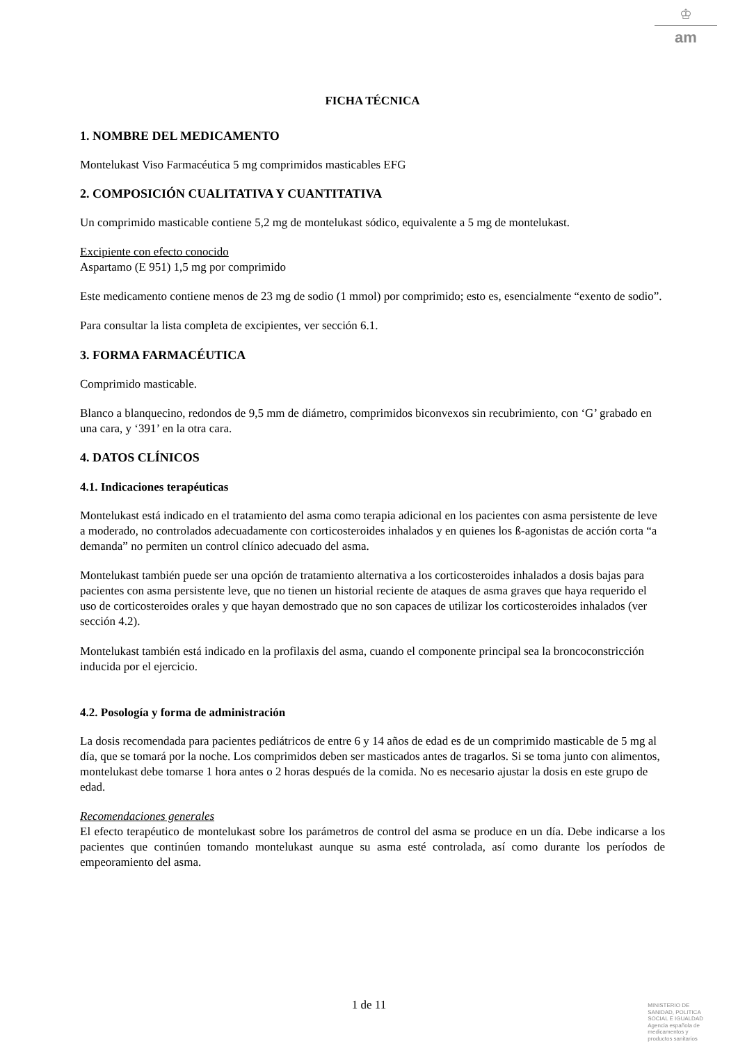♔
am
FICHA TÉCNICA
1. NOMBRE DEL MEDICAMENTO
Montelukast Viso Farmacéutica 5 mg comprimidos masticables EFG
2. COMPOSICIÓN CUALITATIVA Y CUANTITATIVA
Un comprimido masticable contiene 5,2 mg de montelukast sódico, equivalente a 5 mg de montelukast.
Excipiente con efecto conocido
Aspartamo (E 951) 1,5 mg por comprimido
Este medicamento contiene menos de 23 mg de sodio (1 mmol) por comprimido; esto es, esencialmente “exento de sodio”.
Para consultar la lista completa de excipientes, ver sección 6.1.
3. FORMA FARMACÉUTICA
Comprimido masticable.
Blanco a blanquecino, redondos de 9,5 mm de diámetro, comprimidos biconvexos sin recubrimiento, con ‘G’ grabado en una cara, y ‘391’ en la otra cara.
4. DATOS CLÍNICOS
4.1. Indicaciones terapéuticas
Montelukast está indicado en el tratamiento del asma como terapia adicional en los pacientes con asma persistente de leve a moderado, no controlados adecuadamente con corticosteroides inhalados y en quienes los ß-agonistas de acción corta “a demanda” no permiten un control clínico adecuado del asma.
Montelukast también puede ser una opción de tratamiento alternativa a los corticosteroides inhalados a dosis bajas para pacientes con asma persistente leve, que no tienen un historial reciente de ataques de asma graves que haya requerido el uso de corticosteroides orales y que hayan demostrado que no son capaces de utilizar los corticosteroides inhalados (ver sección 4.2).
Montelukast también está indicado en la profilaxis del asma, cuando el componente principal sea la broncoconstricción inducida por el ejercicio.
4.2. Posología y forma de administración
La dosis recomendada para pacientes pediátricos de entre 6 y 14 años de edad es de un comprimido masticable de 5 mg al día, que se tomará por la noche. Los comprimidos deben ser masticados antes de tragarlos. Si se toma junto con alimentos, montelukast debe tomarse 1 hora antes o 2 horas después de la comida. No es necesario ajustar la dosis en este grupo de edad.
Recomendaciones generales
El efecto terapéutico de montelukast sobre los parámetros de control del asma se produce en un día. Debe indicarse a los pacientes que continúen tomando montelukast aunque su asma esté controlada, así como durante los períodos de empeoramiento del asma.
1 de 11
MINISTERIO DE
SANIDAD, POLITICA
SOCIAL E IGUALDAD
Agencia española de
medicamentos y
productos sanitarios